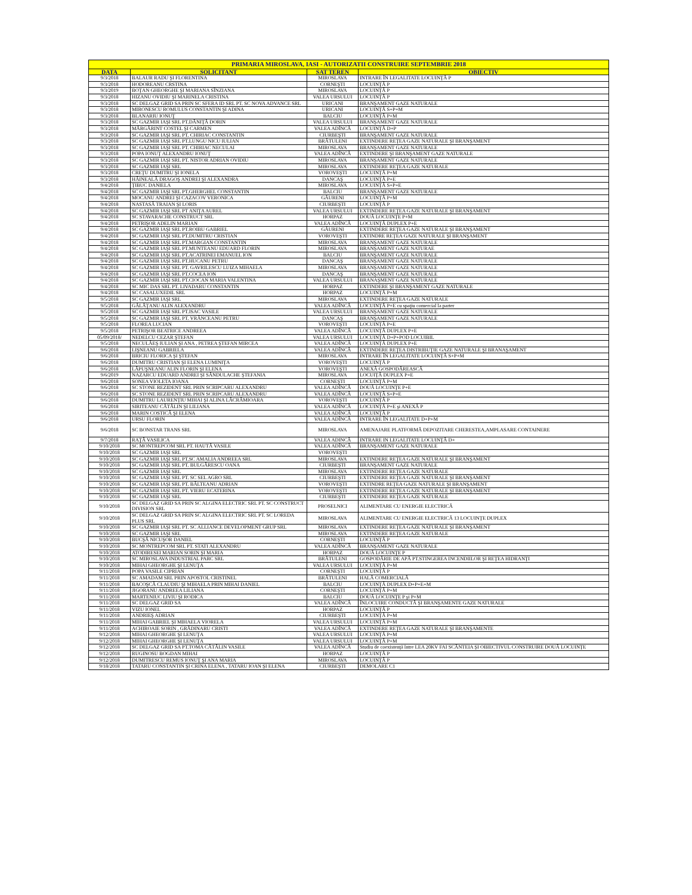| PRIMARIA MIROSLAVA, IASI - AUTORIZATII CONSTRUIRE SEPTEMBRIE 2018 | | | |
| --- | --- | --- | --- |
| DATA | SOLICITANT | SAT TEREN | OBIECTIV |
| 9/3/2018 | BALAUR RADU ŞI FLORENTINA | MIROSLAVA | INTRARE ÎN LEGALITATE LOCUINŢĂ P |
| 9/3/2018 | HODOREANU CRSTINA | CORNEŞTI | LOCUINŢĂ P |
| 9/3/2019 | BOŢAN GHEORGHE ŞI MARIANA SÎNZIANA | MIROSLAVA | LOCUINŢĂ P |
| 9/3/2018 | HIZANU OVIDIU ŞI MARINELA CRISTINA | VALEA URSULUI | LOCUINŢĂ P |
| 9/3/2018 | SC DELGAZ GRID SA PRIN SC SFERA ID SRL PT. SC NOVA ADVANCE SRL | URICANI | BRANŞAMENT GAZE NATURALE |
| 9/3/2018 | MIRONESCU ROMULUS CONSTANTIN ŞI ADINA | URICANI | LOCUINŢĂ S+P+M |
| 9/3/2018 | BLANARIU IONUŢ | BALCIU | LOCUINŢĂ P+M |
| 9/3/2018 | SC GAZMIR IAŞI SRL PT.DĂNIŢĂ DORIN | VALEA URSULUI | BRANŞAMENT GAZE NATURALE |
| 9/3/2018 | MĂRGĂRINT COSTEL ŞI CARMEN | VALEA ADÎNCĂ | LOCUINŢĂ D+P |
| 9/3/2018 | SC GAZMIR IAŞI SRL PT. CHIRIAC CONSTANTIN | CIURBEŞTI | BRANŞAMENT GAZE NATURALE |
| 9/3/2018 | SC GAZMIR IAŞI SRL PT.LUNGU NICU IULIAN | BRĂTULENI | EXTINDERE REŢEA GAZE NATURALE ŞI BRANŞAMENT |
| 9/3/2018 | SC GAZMIR IAŞI SRL PT. CHIRIAC NECULAI | MIROSLAVA | BRANŞAMENT GAZE NATURALE |
| 9/3/2018 | POPA IONUŢ ALEXANDRU IONUŢ | VALEA ADÎNCĂ | EXTINDERE ŞI BRANŞAMENT GAZE NATURALE |
| 9/3/2018 | SC GAZMIR IAŞI SRL PT. NISTOR ADRIAN OVIDIU | MIROSLAVA | BRANŞAMENT GAZE NATURALE |
| 9/3/2018 | SC GAZMIR IAŞI SRL | MIROSLAVA | EXTINDERE REŢEA GAZE NATURALE |
| 9/3/2018 | CREŢU DUMITRU ŞI IONELA | VOROVEŞTI | LOCUINŢĂ P+M |
| 9/3/2018 | HĂINEALĂ DRAGOŞ ANDREI ŞI ALEXANDRA | DANCAŞ | LOCUINŢĂ P+E |
| 9/4/2018 | ŢIBUC DANIELA | MIROSLAVA | LOCUINŢĂ S+P+E |
| 9/4/2018 | SC GAZMIR IAŞI SRL PT.GHERGHEL CONSTANTIN | BALCIU | BRANŞAMENT GAZE NATURALE |
| 9/4/2018 | MOCANU ANDREI ŞI CAZACOV VERONICA | GĂURENI | LOCUINŢĂ P+M |
| 9/4/2018 | NASTASĂ TRAIAN ŞI LORIS | CIURBEŞTI | LOCUINŢĂ P |
| 9/4/2018 | SC GAZMIR IAŞI SRL PT ANIŢA AUREL | VALEA URSULUI | EXTINDERE REŢEA GAZE NATURALE ŞI BRANŞAMENT |
| 9/4/2018 | SC STAVARACHE CONSTRUCT SRL | HORPAZ | DOUĂ LOCUINŢE P+M |
| 9/4/2018 | PETRIŞOR ADELIN MARIAN | VALEA ADÎNCĂ | LOCUINŢĂ DUPLEX P+E |
| 9/4/2018 | SC GAZMIR IAŞI SRL PT.ROIBU GABRIEL | GĂURENI | EXTINDERE REŢEA GAZE NATURALE ŞI BRANŞAMENT |
| 9/4/2018 | SC GAZMIR IAŞI SRL PT.DUMITRU CRISTIAN | VOROVEŞTI | EXTINDRE REŢEA GAZE NATURALE ŞI BRANŞAMENT |
| 9/4/2018 | SC GAZMIR IAŞI SRL PT.MARGIAN CONSTANTIN | MIROSLAVA | BRANŞAMENT GAZE NATURALE |
| 9/4/2018 | SC GAZMIR IAŞI SRL PT.MUNTEANU EDUARD FLORIN | MIROSLAVA | BRANŞAMENT GAZE NATURAE |
| 9/4/2018 | SC GAZMIR IAŞI SRL PT.ACATRINEI EMANUEL ION | BALCIU | BRANŞAMENT GAZE NATURALE |
| 9/4/2018 | SC GAZMIR IAŞI SRL PT.HUCANU PETRU | DANCAŞ | BRANŞAMENT GAZE NATURALE |
| 9/4/2018 | SC GAZMIR IAŞI SRL PT. GAVRILESCU LUIZA MIHAELA | MIROSLAVA | BRANŞAMENT GAZE NATURALE |
| 9/4/2018 | SC GAZMIR IAŞI SRL PT.COCEA ION | DANCAŞ | BRANŞAMENT GAZE NATURALE |
| 9/4/2018 | SC GAZMIR IAŞI SRL PT.CIOCAN MARIA VALENTINA | VALEA URSULUI | BRANAŞMENT GAZE NATURALE |
| 9/4/2018 | SC MIC DAS SRL PT. LIVADARU CONSTANTIN | HORPAZ | EXTINDERE ŞI BRANŞAMENT GAZE NATURALE |
| 9/4/2018 | SC CASALUXEDIL SRL | HORPAZ | LOCUINŢĂ P+M |
| 9/5/2018 | SC GAZMIR IAŞI SRL | MIROSLAVA | EXTINDERE REŢEA GAZE NATURALE |
| 9/5/2018 | GĂLĂŢANU ALIN ALEXANDRU | VALEA ADÎNCĂ | LOCUINŢĂ P+E cu spaţiu comercial la parter |
| 9/5/2018 | SC GAZMIR IAŞI SRL PT.ISAC VASILE | VALEA URSULUI | BRANŞAMENT GAZE NATURALE |
| 9/5/2018 | SC GAZMIR IAŞI SRL PT. VRÂNCEANU PETRU | DANCAŞ | BRANŞAMENT GAZE NATURALE |
| 9/5/2018 | FLOREA LUCIAN | VOROVEŞTI | LOCUINŢĂ P+E |
| 9/5/2018 | PETRIŞOR BEATRICE ANDREEA | VALEA ADÎNCĂ | LOCUINŢĂ DUPLEX P+E |
| 05/09/2018/ | NEDELCU CEZAR ŞTEFAN | VALEA URSULUI | LOCUINŢĂ D+P+POD LOCUIBIL |
| 9/5/2018 | NECULĂEŞ IULIAN ŞI ANA , PETREA ŞTEFAN MIRCEA | VALEA ADÎNCĂ | LOCUINŢĂ DUPLEX P+E |
| 9/6/2018 | LIŞNEANU GABRIELA | VALEA ADÎNCĂ | EXTINDERE REŢEA DISTRIBUŢIE GAZE NATURALE ŞI BRANAŞAMENT |
| 9/6/2018 | BRICIU FLORICA ŞI ŞTEFAN | MIROSLAVA | INTRARE ÎN LEGALITATE LOCUINŢĂ S+P+M |
| 9/6/2018 | DUMITRU CRISTIAN ŞI ELENA LUMINIŢA | VOROVEŞTI | LOCUINŢĂ P |
| 9/6/2018 | LĂPUŞNEANU ALIN FLORIN ŞI ELENA | VOROVEŞTI | ANEXĂ GOSPODĂREASCĂ |
| 9/6/2019 | NAZARCU EDUARD ANDREI ŞI SĂNDULACHE ŞTEFANIA | MIROSLAVA | LOCUIŢĂ DUPLEX P+E |
| 9/6/2018 | SONEA VIOLETA IOANA | CORNEŞTI | LOCUINŢĂ P+M |
| 9/6/2018 | SC STONE REZIDENT SRL PRIN SCRIPCARU ALEXANDRU | VALEA ADÎNCĂ | DOUĂ LOCUINŢE P+E |
| 9/6/2018 | SC STONE REZIDENT SRL PRIN SCRIPCARU ALEXANDRU | VALEA ADÎNCĂ | LOCUINŢĂ S+P+E |
| 9/6/2018 | DUMITRU LAURENŢIU MIHAI ŞI ALINA LĂCRĂMIOARA | VOROVEŞTI | LOCUINŢĂ P |
| 9/6/2018 | SIRITEANU CĂTĂLIN ŞI LILIANA | VALEA ADÎNCĂ | LOCUINŢĂ P+E şi ANEXĂ P |
| 9/6/2018 | MARIN COSTICĂ ŞI ELENA | VALEA ADÎNCĂ | LOCUINŢĂ P |
| 9/6/2018 | URSU FLORIN | VALEA ADÎNCĂ | INTRARE ÎN LEGALITATE D+P+M |
| 9/6/2018 | SC BONSTAR TRANS SRL | MIROSLAVA | AMENAJARE PLATFORMĂ DEPOZITARE CHERESTEA,AMPLASARE CONTAINERE |
| 9/7/2018 | RAŢĂ VASILICA | VALEA ADINCĂ | INTRARE IN LEGALITATE LOCUINŢĂ D+ |
| 9/10/2018 | SC MONTREPCOM SRL PT. HAUTĂ VASILE | VALEA ADÎNCĂ | BRANŞAMENT GAZE NATURALE |
| 9/10/2018 | SC GAZMIR IAŞI SRL | VOROVEŞTI | |
| 9/10/2018 | SC GAZMIR IAŞI SRL PT.SC AMALIA ANDREEA SRL | MIROSLAVA | EXTINDERE REŢEA GAZE NATURALE ŞI BRANŞAMENT |
| 9/10/2018 | SC GAZMIR IAŞI SRL PT. BULGĂRESCU OANA | CIURBEŞTI | BRANŞAMENT GAZE NATURALE |
| 9/10/2018 | SC GAZMIR IAŞI SRL | MIROSLAVA | EXTINDERE REŢEA GAZE NATURALE |
| 9/10/2018 | SC GAZMIR IAŞI SRL PT. SC SEL AGRO SRL | CIURBEŞTI | EXTINDERE REŢEA GAZE NATURALE ŞI BRANŞAMENT |
| 9/10/2018 | SC GAZMIR IAŞI SRL PT. BĂLTEANU ADRIAN | VOROVEŞTI | EXTINDRE REŢEA GAZE NATURALE ŞI BRANŞAMENT |
| 9/10/2018 | SC GAZMIR IAŞI SRL PT. VIERU ECATERINA | VOROVEŞTI | EXTINDERE REŢEA GAZE NATURALE ŞI BRANŞAMENT |
| 9/10/2018 | SC GAZMIR IAŞI SRL | CIURBEŞTI | EXTINDERE REŢEA GAZE NATURALE |
| 9/10/2018 | SC DELGAZ GRID SA PRIN SC ALGINA ELECTRIC SRL PT. SC CONSTRUCT DIVISION SRL | PROSELNICI | ALIMENTARE CU ENERGIE ELECTRICĂ |
| 9/10/2018 | SC DELGAZ GRID SA PRIN SC ALGINA ELECTRIC SRL PT. SC LOREDA PLUS SRL | MIROSLAVA | ALIMENTARE CU ENERGIE ELECTRICĂ 13 LOCUINŢE DUPLEX |
| 9/10/2018 | SC GAZMIR IAŞI SRL PT. SC ALLIANCE DEVELOPMENT GRUP SRL | MIROSLAVA | EXTINDERE REŢEA GAZE NATURALE ŞI BRANŞAMENT |
| 9/10/2018 | SC GAZMIR IAŞI SRL | MIROSLAVA | EXTINDERE REŢEA GAZE NATURALE |
| 9/10/2018 | BUCŞĂ NICUŞOR DANIEL | CORNEŞTI | LOCUINŢĂ P |
| 9/10/2018 | SC MONTREPCOM SRL PT. STATI ALEXANDRU | VALEA ADÎNCĂ | BRANŞAMENT GAZE NATURALE |
| 9/10/2018 | ATODIRESEI MARIAN SORIN ŞI MARIA | HORPAZ | DOUĂ LOCUINŢE P |
| 9/10/2018 | SC MIROSLAVA INDUSTRIAL PARC SRL | BRĂTULENI | GOSPODĂRIE DE APĂ PT.STINGEREA INCENDIILOR ŞI REŢEA HIDRANŢI |
| 9/10/2018 | MIHAI GHEORGHE ŞI LENUŢA | VALEA URSULUI | LOCUINŢĂ P+M |
| 9/11/2018 | POPA VASILE CIPRIAN | CORNEŞTI | LOCUINŢĂ P |
| 9/11/2018 | SC AMADAM SRL PRIN APOSTOL CRISTINEL | BRĂTULENI | HALĂ COMERCIALĂ |
| 9/11/2018 | BACOŞCĂ CLAUDIU ŞI MIHAELA PRIN MIHAI DANIEL | BALCIU | LOCUINŢĂ DUPLEX D+P+E+M |
| 9/11/2018 | JIGORANU ANDREEA LILIANA | CORNEŞTI | LOCUINŢĂ P+M |
| 9/11/2018 | MARTENIUC LIVIU ŞI RODICA | BALCIU | DOUĂ LOCUINŢE P şi P+M |
| 9/11/2018 | SC DELGAZ GRID SA | VALEA ADÎNCĂ | ÎNLOCUIRE CONDUCTĂ ŞI BRANŞAMENTE GAZE NATURALE |
| 9/11/2018 | VIZU IONEL | HORPAZ | LOCUINŢĂ P |
| 9/11/2018 | ANDRIEŞ ADRIAN | CIURBEŞTI | LOCUINŢĂ P+M |
| 9/11/2018 | MIHAI GABRIEL ŞI MIHAELA VIORELA | VALEA URSULUI | LOCUINŢĂ P+M |
| 9/11/2018 | ACHIROAIE SORIN , GRĂDINARU CRISTI | VALEA ADÎNCĂ | EXTINDERE REŢEA GAZE NATURALE ŞI BRANŞAMENTE |
| 9/12/2018 | MIHAI GHEORGHE ŞI LENUŢA | VALEA URSULUI | LOCUINŢĂ P+M |
| 9/12/2018 | MIHAI GHEORGHE ŞI LENUŢA | VALEA URSULUI | LOCUINŢĂ P+M |
| 9/12/2018 | SC DELGAZ GRID SA PT.TOMA CĂTĂLIN VASILE | VALEA ADÎNCĂ | Studiu de coexistenţă între LEA 20KV FAI SCÂNTEIA ŞI OBIECTIVUL CONSTRUIRE DOUĂ LOCUINŢE |
| 9/12/2018 | RUGINOSU BOGDAN MIHAI | HORPAZ | LOCUINŢĂ P |
| 9/12/2018 | DUMITRESCU REMUS IONUŢ ŞI ANA MARIA | MIROSLAVA | LOCUINŢĂ P |
| 9/18/2018 | TATARU CONSTANTIN ŞI CRINA ELENA , TATARU IOAN ŞI ELENA | CIURBEŞTI | DEMOLARE C1 |